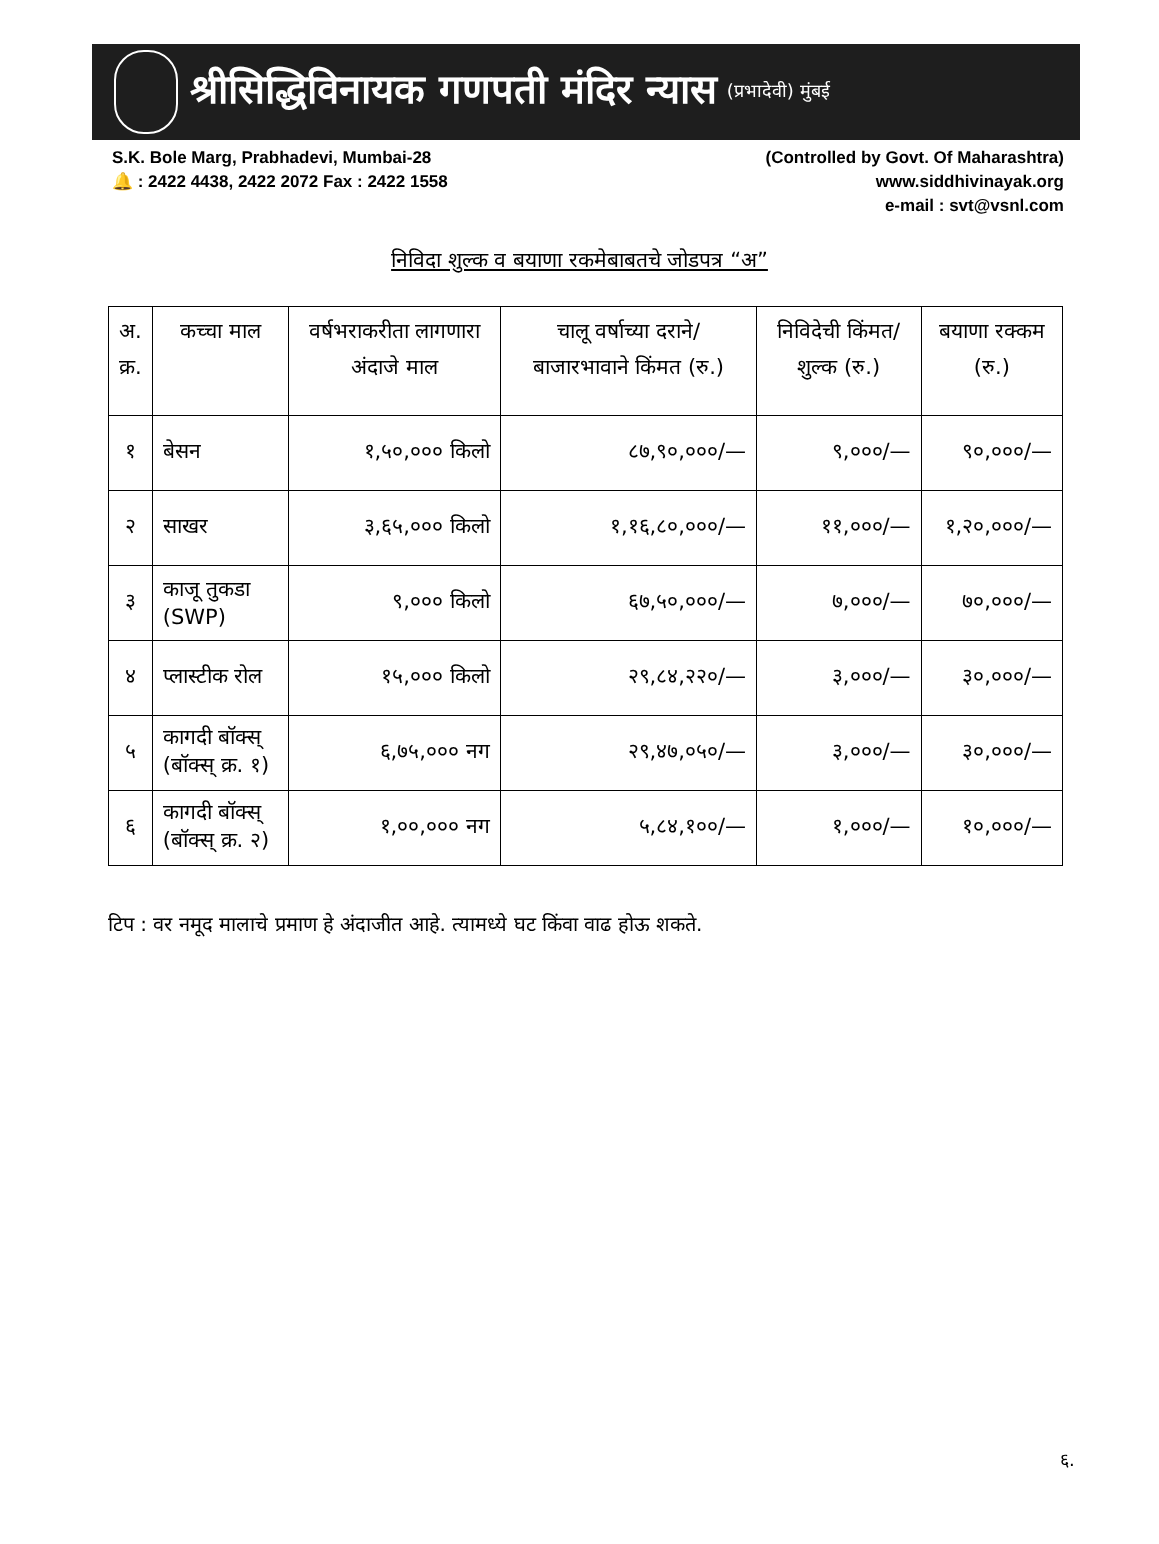श्रीसिद्धिविनायक गणपती मंदिर न्यास (प्रभादेवी) मुंबई
S.K. Bole Marg, Prabhadevi, Mumbai-28
🔔 : 2422 4438, 2422 2072 Fax : 2422 1558
(Controlled by Govt. Of Maharashtra)
www.siddhivinayak.org
e-mail : svt@vsnl.com
निविदा शुल्क व बयाणा रकमेबाबतचे जोडपत्र “अ”
| अ. क्र. | कच्चा माल | वर्षभराकरीता लागणारा अंदाजे माल | चालू वर्षाच्या दराने/बाजारभावाने किंमत (रु.) | निविदेची किंमत/शुल्क (रु.) | बयाणा रक्कम (रु.) |
| --- | --- | --- | --- | --- | --- |
| १ | बेसन | १,५०,००० किलो | ८७,९०,०००/— | ९,०००/— | ९०,०००/— |
| २ | साखर | ३,६५,००० किलो | १,१६,८०,०००/— | ११,०००/— | १,२०,०००/— |
| ३ | काजू तुकडा (SWP) | ९,००० किलो | ६७,५०,०००/— | ७,०००/— | ७०,०००/— |
| ४ | प्लास्टीक रोल | १५,००० किलो | २९,८४,२२०/— | ३,०००/— | ३०,०००/— |
| ५ | कागदी बॉक्स् (बॉक्स् क्र. १) | ६,७५,००० नग | २९,४७,०५०/— | ३,०००/— | ३०,०००/— |
| ६ | कागदी बॉक्स् (बॉक्स् क्र. २) | १,००,००० नग | ५,८४,१००/— | १,०००/— | १०,०००/— |
टिप : वर नमूद मालाचे प्रमाण हे अंदाजीत आहे. त्यामध्ये घट किंवा वाढ होऊ शकते.
६.